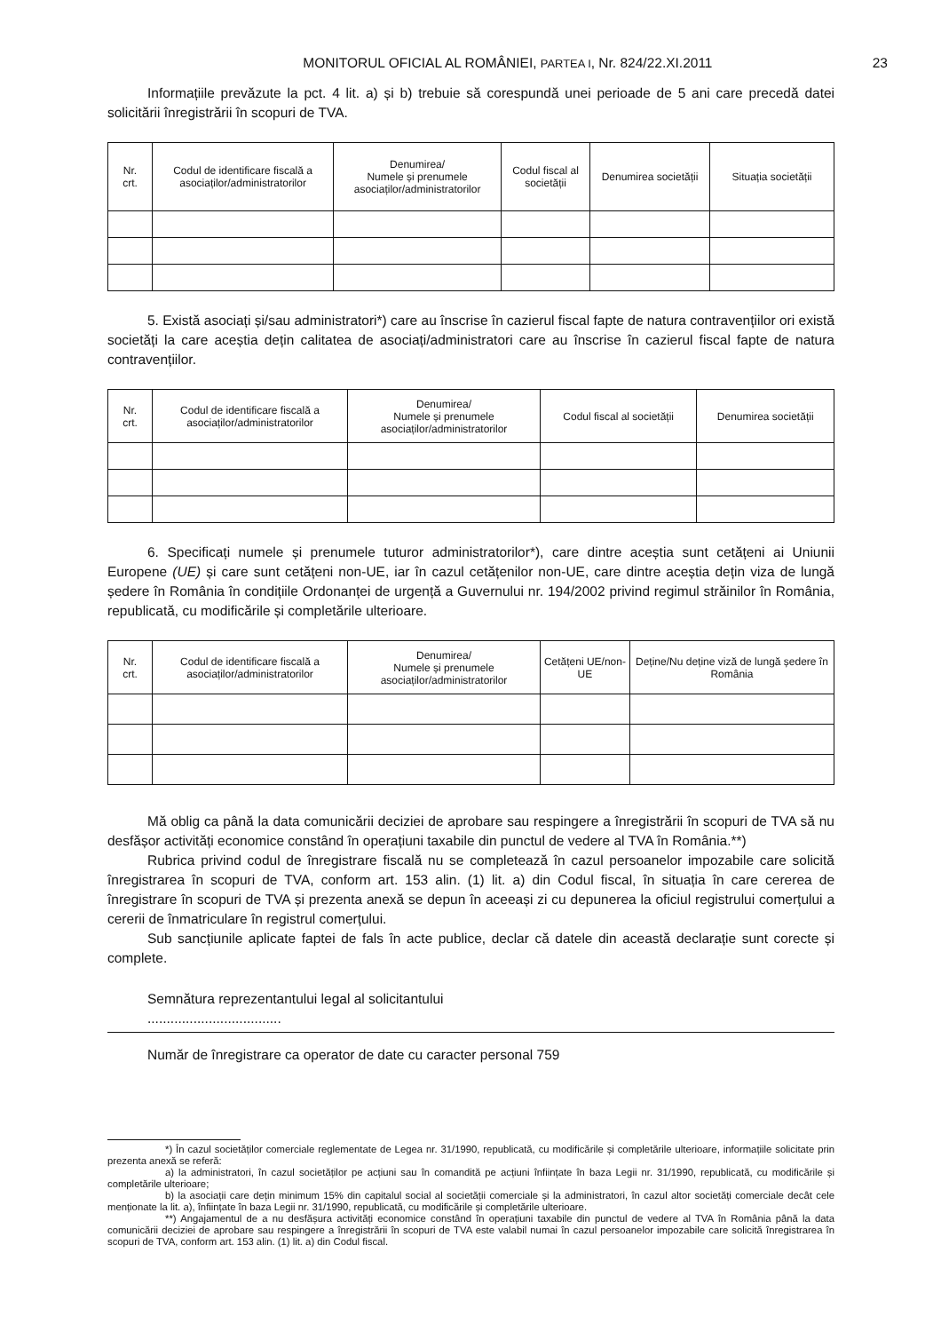MONITORUL OFICIAL AL ROMÂNIEI, PARTEA I, Nr. 824/22.XI.2011 23
Informațiile prevăzute la pct. 4 lit. a) și b) trebuie să corespundă unei perioade de 5 ani care precedă datei solicitării înregistrării în scopuri de TVA.
| Nr. crt. | Codul de identificare fiscală a asociaților/administratorilor | Denumirea/ Numele și prenumele asociaților/administratorilor | Codul fiscal al societății | Denumirea societății | Situația societății |
| --- | --- | --- | --- | --- | --- |
5. Există asociați și/sau administratori*) care au înscrise în cazierul fiscal fapte de natura contravențiilor ori există societăți la care aceștia dețin calitatea de asociați/administratori care au înscrise în cazierul fiscal fapte de natura contravențiilor.
| Nr. crt. | Codul de identificare fiscală a asociaților/administratorilor | Denumirea/ Numele și prenumele asociaților/administratorilor | Codul fiscal al societății | Denumirea societății |
| --- | --- | --- | --- | --- |
6. Specificați numele și prenumele tuturor administratorilor*), care dintre aceștia sunt cetățeni ai Uniunii Europene (UE) și care sunt cetățeni non-UE, iar în cazul cetățenilor non-UE, care dintre aceștia dețin viza de lungă ședere în România în condițiile Ordonanței de urgență a Guvernului nr. 194/2002 privind regimul străinilor în România, republicată, cu modificările și completările ulterioare.
| Nr. crt. | Codul de identificare fiscală a asociaților/administratorilor | Denumirea/ Numele și prenumele asociaților/administratorilor | Cetățeni UE/non-UE | Deține/Nu deține viză de lungă ședere în România |
| --- | --- | --- | --- | --- |
Mă oblig ca până la data comunicării deciziei de aprobare sau respingere a înregistrării în scopuri de TVA să nu desfășor activități economice constând în operațiuni taxabile din punctul de vedere al TVA în România.**)
Rubrica privind codul de înregistrare fiscală nu se completează în cazul persoanelor impozabile care solicită înregistrarea în scopuri de TVA, conform art. 153 alin. (1) lit. a) din Codul fiscal, în situația în care cererea de înregistrare în scopuri de TVA și prezenta anexă se depun în aceeași zi cu depunerea la oficiul registrului comerțului a cererii de înmatriculare în registrul comerțului.
Sub sancțiunile aplicate faptei de fals în acte publice, declar că datele din această declarație sunt corecte și complete.
Semnătura reprezentantului legal al solicitantului
...................................
Număr de înregistrare ca operator de date cu caracter personal 759
*) În cazul societăților comerciale reglementate de Legea nr. 31/1990, republicată, cu modificările și completările ulterioare, informațiile solicitate prin prezenta anexă se referă:
a) la administratori, în cazul societăților pe acțiuni sau în comandită pe acțiuni înființate în baza Legii nr. 31/1990, republicată, cu modificările și completările ulterioare;
b) la asociații care dețin minimum 15% din capitalul social al societății comerciale și la administratori, în cazul altor societăți comerciale decât cele menționate la lit. a), înființate în baza Legii nr. 31/1990, republicată, cu modificările și completările ulterioare.
**) Angajamentul de a nu desfășura activități economice constând în operațiuni taxabile din punctul de vedere al TVA în România până la data comunicării deciziei de aprobare sau respingere a înregistrării în scopuri de TVA este valabil numai în cazul persoanelor impozabile care solicită înregistrarea în scopuri de TVA, conform art. 153 alin. (1) lit. a) din Codul fiscal.